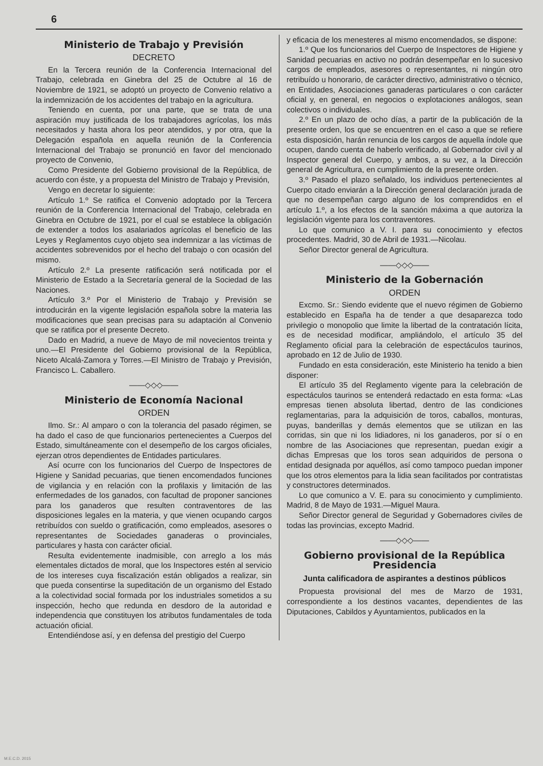6
Ministerio de Trabajo y Previsión
DECRETO
En la Tercera reunión de la Conferencia Internacional del Trabajo, celebrada en Ginebra del 25 de Octubre al 16 de Noviembre de 1921, se adoptó un proyecto de Convenio relativo a la indemnización de los accidentes del trabajo en la agricultura.
Teniendo en cuenta, por una parte, que se trata de una aspiración muy justificada de los trabajadores agrícolas, los más necesitados y hasta ahora los peor atendidos, y por otra, que la Delegación española en aquella reunión de la Conferencia Internacional del Trabajo se pronunció en favor del mencionado proyecto de Convenio,
Como Presidente del Gobierno provisional de la República, de acuerdo con éste, y a propuesta del Ministro de Trabajo y Previsión,
Vengo en decretar lo siguiente:
Artículo 1.º Se ratifica el Convenio adoptado por la Tercera reunión de la Conferencia Internacional del Trabajo, celebrada en Ginebra en Octubre de 1921, por el cual se establece la obligación de extender a todos los asalariados agrícolas el beneficio de las Leyes y Reglamentos cuyo objeto sea indemnizar a las víctimas de accidentes sobrevenidos por el hecho del trabajo o con ocasión del mismo.
Artículo 2.º La presente ratificación será notificada por el Ministerio de Estado a la Secretaría general de la Sociedad de las Naciones.
Artículo 3.º Por el Ministerio de Trabajo y Previsión se introducirán en la vigente legislación española sobre la materia las modificaciones que sean precisas para su adaptación al Convenio que se ratifica por el presente Decreto.
Dado en Madrid, a nueve de Mayo de mil novecientos treinta y uno.—El Presidente del Gobierno provisional de la República, Niceto Alcalá-Zamora y Torres.—El Ministro de Trabajo y Previsión, Francisco L. Caballero.
——◇◇◇——
Ministerio de Economía Nacional
ORDEN
Ilmo. Sr.: Al amparo o con la tolerancia del pasado régimen, se ha dado el caso de que funcionarios pertenecientes a Cuerpos del Estado, simultáneamente con el desempeño de los cargos oficiales, ejerzan otros dependientes de Entidades particulares.
Así ocurre con los funcionarios del Cuerpo de Inspectores de Higiene y Sanidad pecuarias, que tienen encomendados funciones de vigilancia y en relación con la profilaxis y limitación de las enfermedades de los ganados, con facultad de proponer sanciones para los ganaderos que resulten contraventores de las disposiciones legales en la materia, y que vienen ocupando cargos retribuídos con sueldo o gratificación, como empleados, asesores o representantes de Sociedades ganaderas o provinciales, particulares y hasta con carácter oficial.
Resulta evidentemente inadmisible, con arreglo a los más elementales dictados de moral, que los Inspectores estén al servicio de los intereses cuya fiscalización están obligados a realizar, sin que pueda consentirse la supeditación de un organismo del Estado a la colectividad social formada por los industriales sometidos a su inspección, hecho que redunda en desdoro de la autoridad e independencia que constituyen los atributos fundamentales de toda actuación oficial.
Entendiéndose así, y en defensa del prestigio del Cuerpo
y eficacia de los menesteres al mismo encomendados, se dispone:
1.º Que los funcionarios del Cuerpo de Inspectores de Higiene y Sanidad pecuarias en activo no podrán desempeñar en lo sucesivo cargos de empleados, asesores o representantes, ni ningún otro retribuído u honorario, de carácter directivo, administrativo o técnico, en Entidades, Asociaciones ganaderas particulares o con carácter oficial y, en general, en negocios o explotaciones análogos, sean colectivos o individuales.
2.º En un plazo de ocho días, a partir de la publicación de la presente orden, los que se encuentren en el caso a que se refiere esta disposición, harán renuncia de los cargos de aquella índole que ocupen, dando cuenta de haberlo verificado, al Gobernador civil y al Inspector general del Cuerpo, y ambos, a su vez, a la Dirección general de Agricultura, en cumplimiento de la presente orden.
3.º Pasado el plazo señalado, los individuos pertenecientes al Cuerpo citado enviarán a la Dirección general declaración jurada de que no desempeñan cargo alguno de los comprendidos en el artículo 1.º, a los efectos de la sanción máxima a que autoriza la legislación vigente para los contraventores.
Lo que comunico a V. I. para su conocimiento y efectos procedentes. Madrid, 30 de Abril de 1931.—Nicolau.
Señor Director general de Agricultura.
——◇◇◇——
Ministerio de la Gobernación
ORDEN
Excmo. Sr.: Siendo evidente que el nuevo régimen de Gobierno establecido en España ha de tender a que desaparezca todo privilegio o monopolio que limite la libertad de la contratación lícita, es de necesidad modificar, ampliándolo, el artículo 35 del Reglamento oficial para la celebración de espectáculos taurinos, aprobado en 12 de Julio de 1930.
Fundado en esta consideración, este Ministerio ha tenido a bien disponer:
El artículo 35 del Reglamento vigente para la celebración de espectáculos taurinos se entenderá redactado en esta forma: «Las empresas tienen absoluta libertad, dentro de las condiciones reglamentarias, para la adquisición de toros, caballos, monturas, puyas, banderillas y demás elementos que se utilizan en las corridas, sin que ni los lidiadores, ni los ganaderos, por sí o en nombre de las Asociaciones que representan, puedan exigir a dichas Empresas que los toros sean adquiridos de persona o entidad designada por aquéllos, así como tampoco puedan imponer que los otros elementos para la lidia sean facilitados por contratistas y constructores determinados.
Lo que comunico a V. E. para su conocimiento y cumplimiento. Madrid, 8 de Mayo de 1931.—Miguel Maura.
Señor Director general de Seguridad y Gobernadores civiles de todas las provincias, excepto Madrid.
——◇◇◇——
Gobierno provisional de la República
Presidencia
Junta calificadora de aspirantes a destinos públicos
Propuesta provisional del mes de Marzo de 1931, correspondiente a los destinos vacantes, dependientes de las Diputaciones, Cabildos y Ayuntamientos, publicados en la
M.E.C.D. 2015